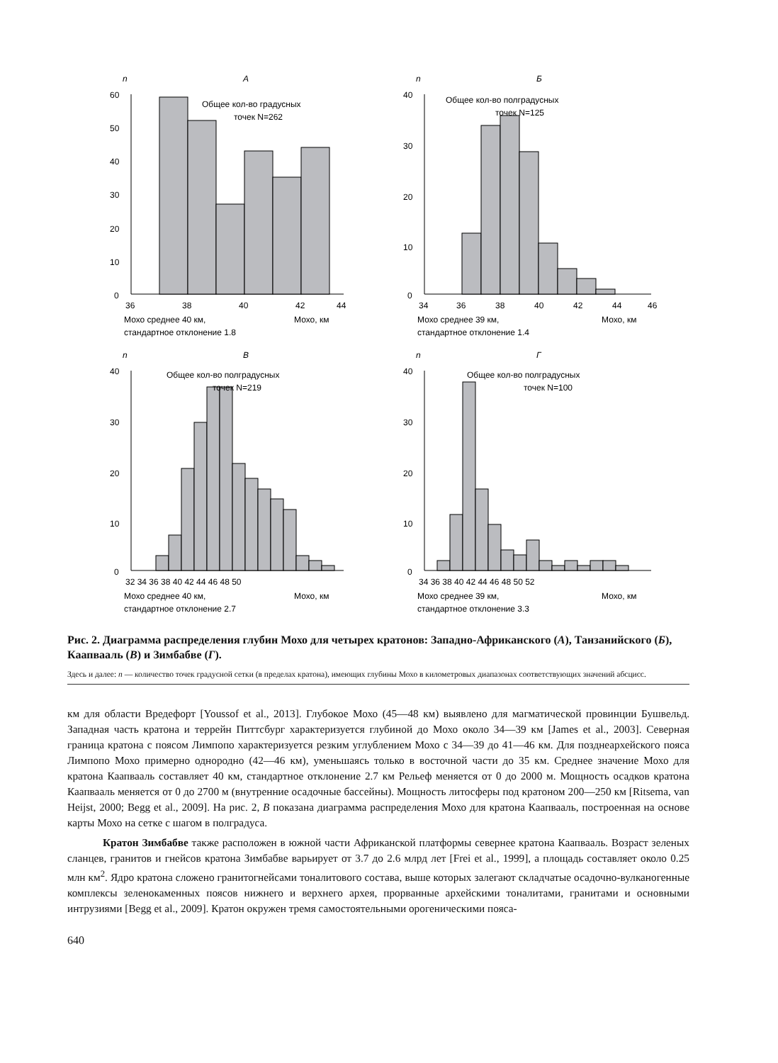n
А
60
50
40
30
20
10
0
Общее кол-во градусных
точек N=262
36
38
40
42
44
Мохо среднее 40 км,
Мохо, км
стандартное отклонение 1.8
n
Б
40
30
20
10
0
Общее кол-во полградусных
точек N=125
34
36
38
40
42
44
46
Мохо среднее 39 км,
Мохо, км
стандартное отклонение 1.4
n
В
40
30
20
10
0
Общее кол-во полградусных
точек N=219
32 34 36 38 40 42 44 46 48 50
Мохо среднее 40 км,
Мохо, км
стандартное отклонение 2.7
n
Г
40
30
20
10
0
Общее кол-во полградусных
точек N=100
34 36 38 40 42 44 46 48 50 52
Мохо среднее 39 км,
Мохо, км
стандартное отклонение 3.3
Рис. 2. Диаграмма распределения глубин Мохо для четырех кратонов: Западно-Африканского (А), Танзанийского (Б), Каапвааль (В) и Зимбабве (Г).
Здесь и далее: n — количество точек градусной сетки (в пределах кратона), имеющих глубины Мохо в километровых диапазонах соответствующих значений абсцисс.
км для области Вредефорт [Youssof et al., 2013]. Глубокое Мохо (45—48 км) выявлено для магматической провинции Бушвельд. Западная часть кратона и террейн Питтсбург характеризуется глубиной до Мохо около 34—39 км [James et al., 2003]. Северная граница кратона с поясом Лимпопо характеризуется резким углублением Мохо с 34—39 до 41—46 км. Для позднеархейского пояса Лимпопо Мохо примерно однородно (42—46 км), уменьшаясь только в восточной части до 35 км. Среднее значение Мохо для кратона Каапвааль составляет 40 км, стандартное отклонение 2.7 км Рельеф меняется от 0 до 2000 м. Мощность осадков кратона Каапвааль меняется от 0 до 2700 м (внутренние осадочные бассейны). Мощность литосферы под кратоном 200—250 км [Ritsema, van Heijst, 2000; Begg et al., 2009]. На рис. 2, В показана диаграмма распределения Мохо для кратона Каапвааль, построенная на основе карты Мохо на сетке с шагом в полградуса.
Кратон Зимбабве также расположен в южной части Африканской платформы севернее кратона Каапвааль. Возраст зеленых сланцев, гранитов и гнейсов кратона Зимбабве варьирует от 3.7 до 2.6 млрд лет [Frei et al., 1999], а площадь составляет около 0.25 млн км<sup>2</sup>. Ядро кратона сложено гранитогнейсами тоналитового состава, выше которых залегают складчатые осадочно-вулканогенные комплексы зеленокаменных поясов нижнего и верхнего архея, прорванные архейскими тоналитами, гранитами и основными интрузиями [Begg et al., 2009]. Кратон окружен тремя самостоятельными орогеническими пояса-
640